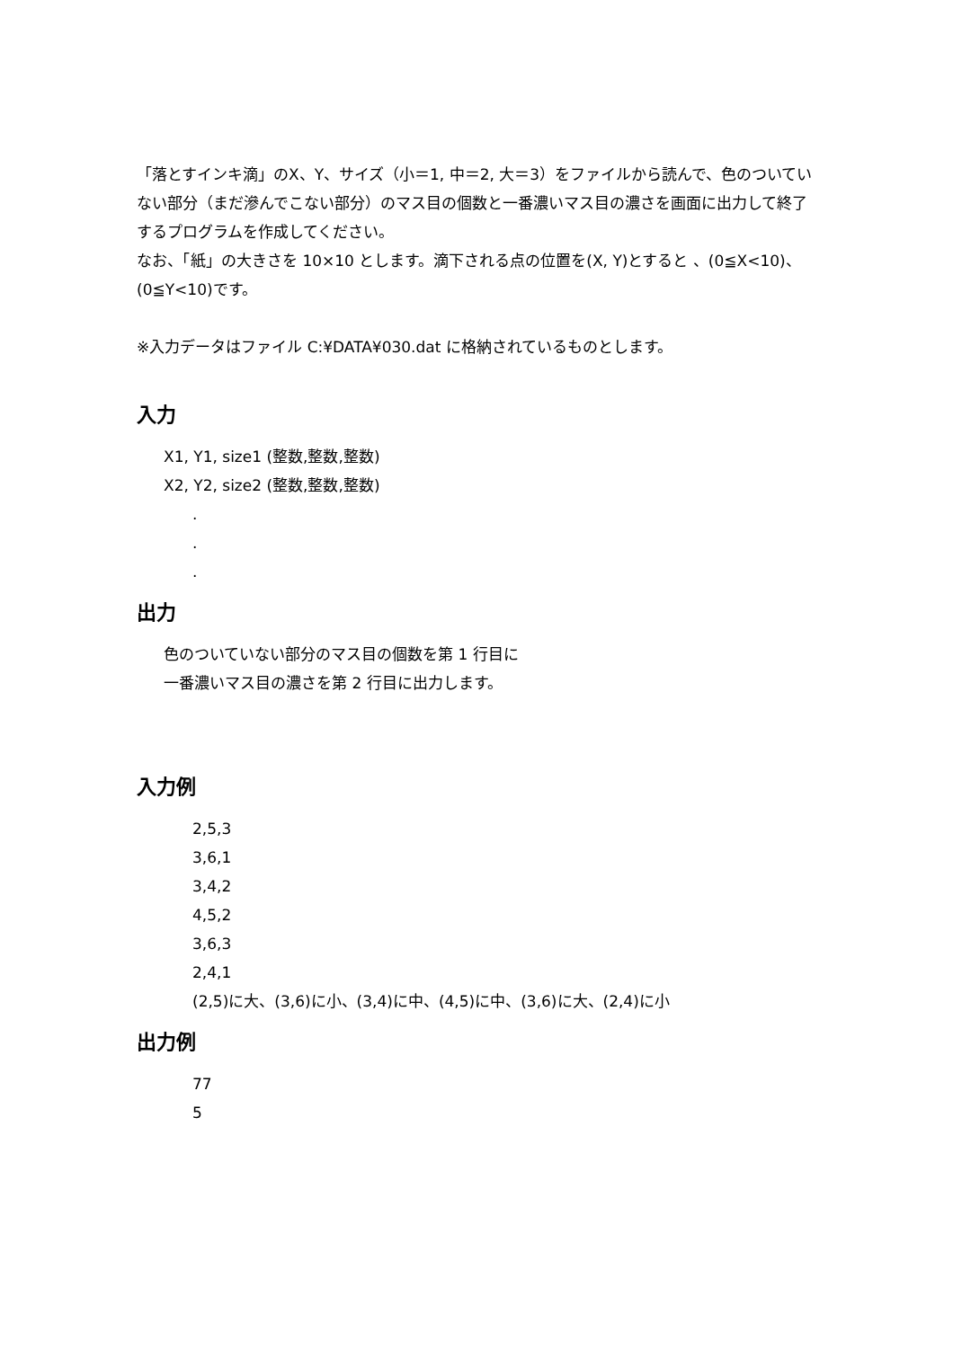「落とすインキ滴」のX、Y、サイズ（小＝1, 中＝2, 大＝3）をファイルから読んで、色のついていない部分（まだ滲んでこない部分）のマス目の個数と一番濃いマス目の濃さを画面に出力して終了するプログラムを作成してください。
なお、「紙」の大きさを 10×10 とします。滴下される点の位置を(X, Y)とすると 、(0≦X<10)、(0≦Y<10)です。
※入力データはファイル C:¥DATA¥030.dat に格納されているものとします。
入力
X1, Y1, size1 (整数,整数,整数)
X2, Y2, size2 (整数,整数,整数)
.
.
.
出力
色のついていない部分のマス目の個数を第 1 行目に
一番濃いマス目の濃さを第 2 行目に出力します。
入力例
2,5,3
3,6,1
3,4,2
4,5,2
3,6,3
2,4,1
(2,5)に大、(3,6)に小、(3,4)に中、(4,5)に中、(3,6)に大、(2,4)に小
出力例
77
5